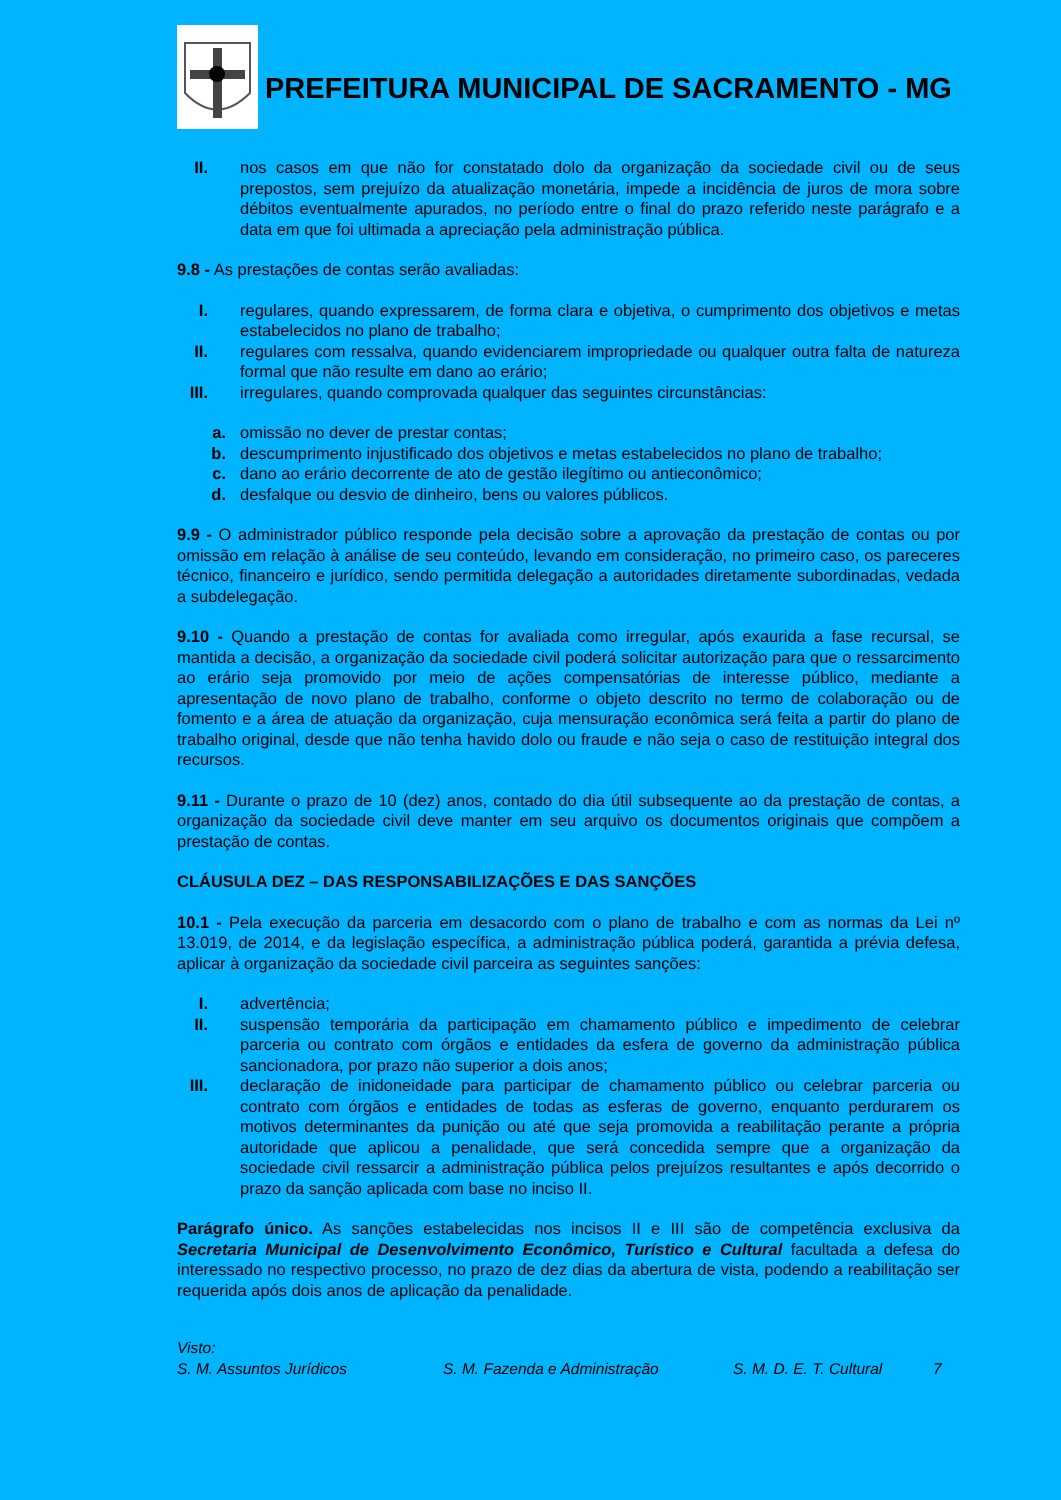PREFEITURA MUNICIPAL DE SACRAMENTO - MG
II. nos casos em que não for constatado dolo da organização da sociedade civil ou de seus prepostos, sem prejuízo da atualização monetária, impede a incidência de juros de mora sobre débitos eventualmente apurados, no período entre o final do prazo referido neste parágrafo e a data em que foi ultimada a apreciação pela administração pública.
9.8 - As prestações de contas serão avaliadas:
I. regulares, quando expressarem, de forma clara e objetiva, o cumprimento dos objetivos e metas estabelecidos no plano de trabalho;
II. regulares com ressalva, quando evidenciarem impropriedade ou qualquer outra falta de natureza formal que não resulte em dano ao erário;
III. irregulares, quando comprovada qualquer das seguintes circunstâncias:
a. omissão no dever de prestar contas;
b. descumprimento injustificado dos objetivos e metas estabelecidos no plano de trabalho;
c. dano ao erário decorrente de ato de gestão ilegítimo ou antieconômico;
d. desfalque ou desvio de dinheiro, bens ou valores públicos.
9.9 - O administrador público responde pela decisão sobre a aprovação da prestação de contas ou por omissão em relação à análise de seu conteúdo, levando em consideração, no primeiro caso, os pareceres técnico, financeiro e jurídico, sendo permitida delegação a autoridades diretamente subordinadas, vedada a subdelegação.
9.10 - Quando a prestação de contas for avaliada como irregular, após exaurida a fase recursal, se mantida a decisão, a organização da sociedade civil poderá solicitar autorização para que o ressarcimento ao erário seja promovido por meio de ações compensatórias de interesse público, mediante a apresentação de novo plano de trabalho, conforme o objeto descrito no termo de colaboração ou de fomento e a área de atuação da organização, cuja mensuração econômica será feita a partir do plano de trabalho original, desde que não tenha havido dolo ou fraude e não seja o caso de restituição integral dos recursos.
9.11 - Durante o prazo de 10 (dez) anos, contado do dia útil subsequente ao da prestação de contas, a organização da sociedade civil deve manter em seu arquivo os documentos originais que compõem a prestação de contas.
CLÁUSULA DEZ – DAS RESPONSABILIZAÇÕES E DAS SANÇÕES
10.1 - Pela execução da parceria em desacordo com o plano de trabalho e com as normas da Lei nº 13.019, de 2014, e da legislação específica, a administração pública poderá, garantida a prévia defesa, aplicar à organização da sociedade civil parceira as seguintes sanções:
I. advertência;
II. suspensão temporária da participação em chamamento público e impedimento de celebrar parceria ou contrato com órgãos e entidades da esfera de governo da administração pública sancionadora, por prazo não superior a dois anos;
III. declaração de inidoneidade para participar de chamamento público ou celebrar parceria ou contrato com órgãos e entidades de todas as esferas de governo, enquanto perdurarem os motivos determinantes da punição ou até que seja promovida a reabilitação perante a própria autoridade que aplicou a penalidade, que será concedida sempre que a organização da sociedade civil ressarcir a administração pública pelos prejuízos resultantes e após decorrido o prazo da sanção aplicada com base no inciso II.
Parágrafo único. As sanções estabelecidas nos incisos II e III são de competência exclusiva da Secretaria Municipal de Desenvolvimento Econômico, Turístico e Cultural facultada a defesa do interessado no respectivo processo, no prazo de dez dias da abertura de vista, podendo a reabilitação ser requerida após dois anos de aplicação da penalidade.
Visto:
S. M. Assuntos Jurídicos S. M. Fazenda e Administração S. M. D. E. T. Cultural 7